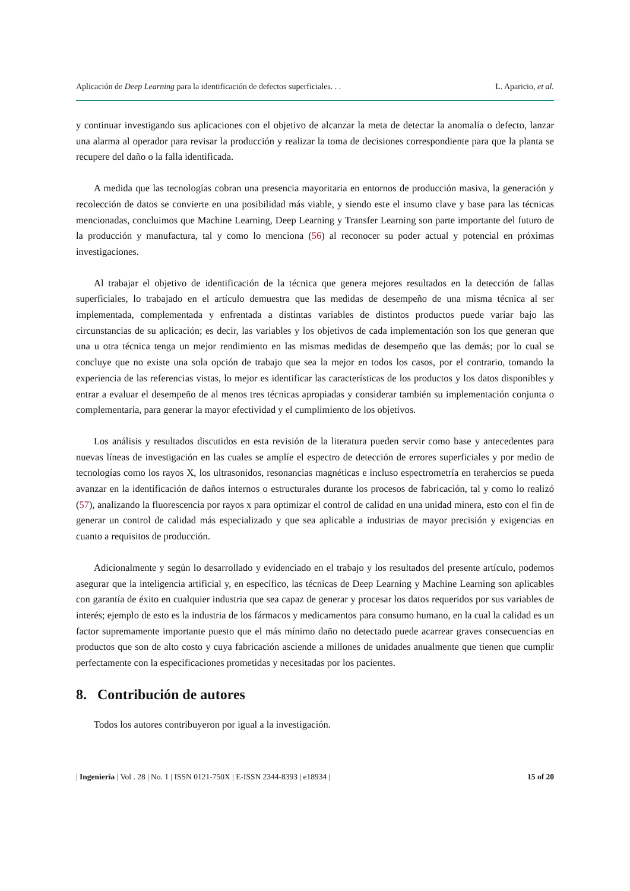Aplicación de Deep Learning para la identificación de defectos superficiales. . . L. Aparicio, et al.
y continuar investigando sus aplicaciones con el objetivo de alcanzar la meta de detectar la anomalía o defecto, lanzar una alarma al operador para revisar la producción y realizar la toma de decisiones correspondiente para que la planta se recupere del daño o la falla identificada.
A medida que las tecnologías cobran una presencia mayoritaria en entornos de producción masiva, la generación y recolección de datos se convierte en una posibilidad más viable, y siendo este el insumo clave y base para las técnicas mencionadas, concluimos que Machine Learning, Deep Learning y Transfer Learning son parte importante del futuro de la producción y manufactura, tal y como lo menciona (56) al reconocer su poder actual y potencial en próximas investigaciones.
Al trabajar el objetivo de identificación de la técnica que genera mejores resultados en la detección de fallas superficiales, lo trabajado en el artículo demuestra que las medidas de desempeño de una misma técnica al ser implementada, complementada y enfrentada a distintas variables de distintos productos puede variar bajo las circunstancias de su aplicación; es decir, las variables y los objetivos de cada implementación son los que generan que una u otra técnica tenga un mejor rendimiento en las mismas medidas de desempeño que las demás; por lo cual se concluye que no existe una sola opción de trabajo que sea la mejor en todos los casos, por el contrario, tomando la experiencia de las referencias vistas, lo mejor es identificar las características de los productos y los datos disponibles y entrar a evaluar el desempeño de al menos tres técnicas apropiadas y considerar también su implementación conjunta o complementaria, para generar la mayor efectividad y el cumplimiento de los objetivos.
Los análisis y resultados discutidos en esta revisión de la literatura pueden servir como base y antecedentes para nuevas líneas de investigación en las cuales se amplíe el espectro de detección de errores superficiales y por medio de tecnologías como los rayos X, los ultrasonidos, resonancias magnéticas e incluso espectrometría en terahercios se pueda avanzar en la identificación de daños internos o estructurales durante los procesos de fabricación, tal y como lo realizó (57), analizando la fluorescencia por rayos x para optimizar el control de calidad en una unidad minera, esto con el fin de generar un control de calidad más especializado y que sea aplicable a industrias de mayor precisión y exigencias en cuanto a requisitos de producción.
Adicionalmente y según lo desarrollado y evidenciado en el trabajo y los resultados del presente artículo, podemos asegurar que la inteligencia artificial y, en específico, las técnicas de Deep Learning y Machine Learning son aplicables con garantía de éxito en cualquier industria que sea capaz de generar y procesar los datos requeridos por sus variables de interés; ejemplo de esto es la industria de los fármacos y medicamentos para consumo humano, en la cual la calidad es un factor supremamente importante puesto que el más mínimo daño no detectado puede acarrear graves consecuencias en productos que son de alto costo y cuya fabricación asciende a millones de unidades anualmente que tienen que cumplir perfectamente con la especificaciones prometidas y necesitadas por los pacientes.
8. Contribución de autores
Todos los autores contribuyeron por igual a la investigación.
| Ingeniería | Vol . 28 | No. 1 | ISSN 0121-750X | E-ISSN 2344-8393 | e18934 | 15 of 20